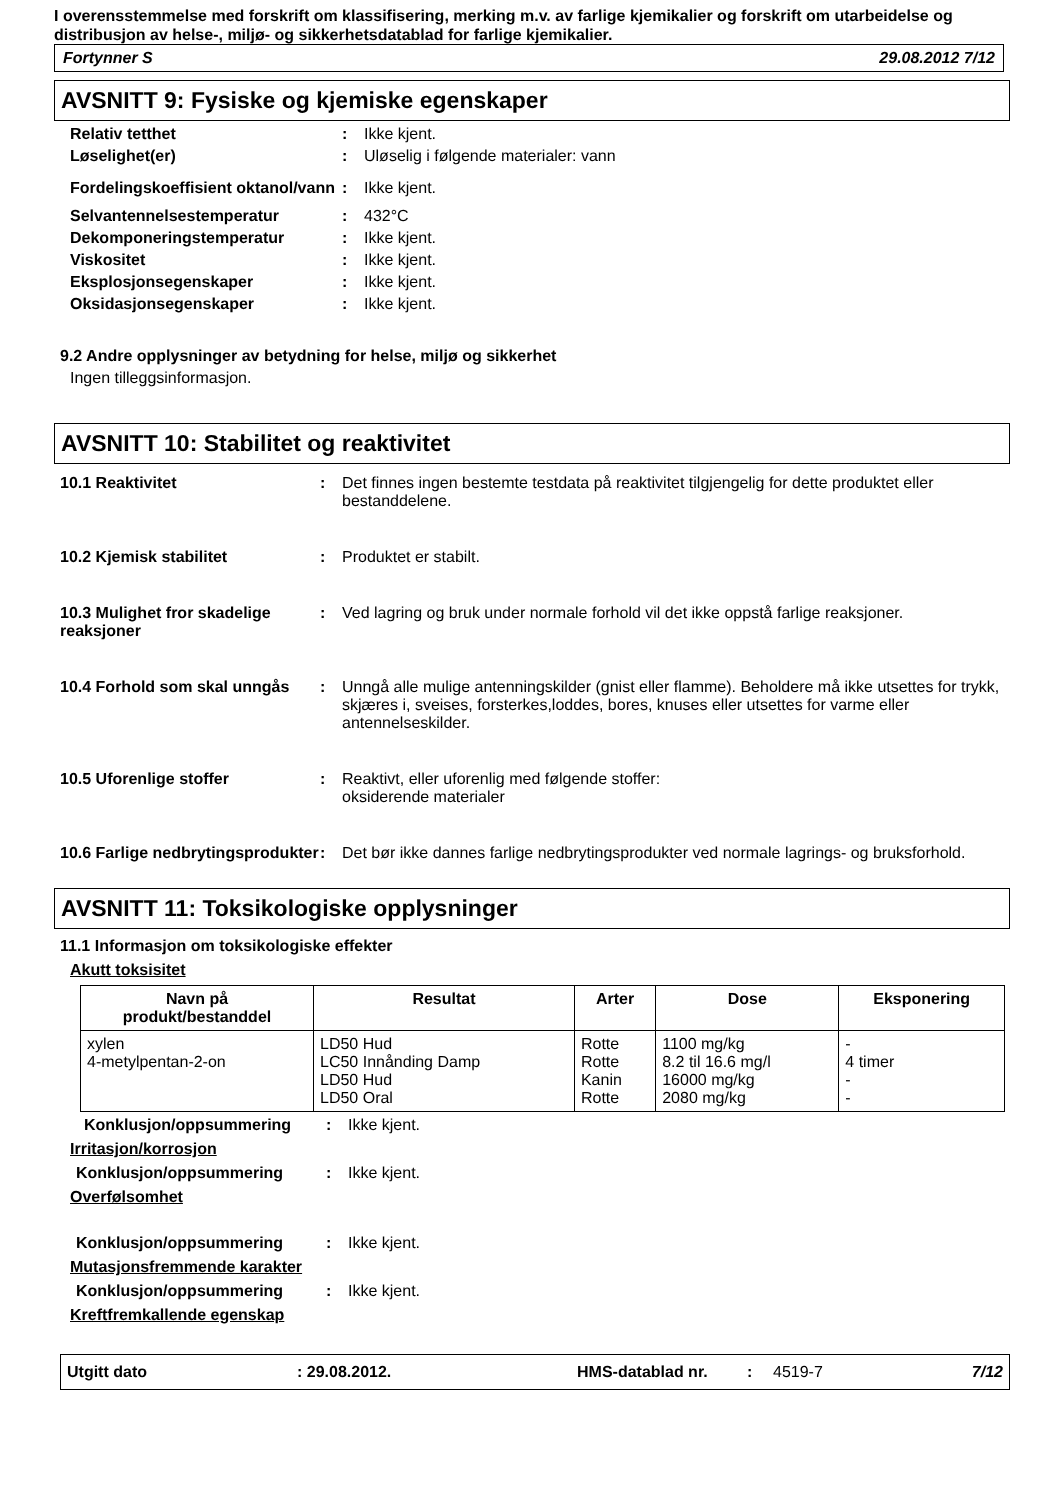I overensstemmelse med forskrift om klassifisering, merking m.v. av farlige kjemikalier og forskrift om utarbeidelse og distribusjon av helse-, miljø- og sikkerhetsdatablad for farlige kjemikalier.
Fortynner S 29.08.2012 7/12
AVSNITT 9: Fysiske og kjemiske egenskaper
Relativ tetthet : Ikke kjent.
Løselighet(er) : Uløselig i følgende materialer: vann
Fordelingskoeffisient oktanol/vann
: Ikke kjent.
Selvantennelsestemperatur : 432°C
Dekomponeringstemperatur : Ikke kjent.
Viskositet : Ikke kjent.
Eksplosjonsegenskaper : Ikke kjent.
Oksidasjonsegenskaper : Ikke kjent.
9.2 Andre opplysninger av betydning for helse, miljø og sikkerhet
Ingen tilleggsinformasjon.
AVSNITT 10: Stabilitet og reaktivitet
10.1 Reaktivitet : Det finnes ingen bestemte testdata på reaktivitet tilgjengelig for dette produktet eller bestanddelene.
10.2 Kjemisk stabilitet : Produktet er stabilt.
10.3 Mulighet fror skadelige reaksjoner
: Ved lagring og bruk under normale forhold vil det ikke oppstå farlige reaksjoner.
10.4 Forhold som skal unngås
: Unngå alle mulige antenningskilder (gnist eller flamme). Beholdere må ikke utsettes for trykk, skjæres i, sveises, forsterkes,loddes, bores, knuses eller utsettes for varme eller antennelseskilder.
10.5 Uforenlige stoffer : Reaktivt, eller uforenlig med følgende stoffer:
oksiderende materialer
10.6 Farlige nedbrytingsprodukter
: Det bør ikke dannes farlige nedbrytingsprodukter ved normale lagrings- og bruksforhold.
AVSNITT 11: Toksikologiske opplysninger
11.1 Informasjon om toksikologiske effekter
Akutt toksisitet
| Navn på produkt/bestanddel | Resultat | Arter | Dose | Eksponering |
| --- | --- | --- | --- | --- |
| xylen 4-metylpentan-2-on | LD50 Hud LC50 Innånding Damp LD50 Hud LD50 Oral | Rotte Rotte Kanin Rotte | 1100 mg/kg 8.2 til 16.6 mg/l 16000 mg/kg 2080 mg/kg | - 4 timer - - |
Konklusjon/oppsummering : Ikke kjent.
Irritasjon/korrosjon
Konklusjon/oppsummering : Ikke kjent.
Overfølsomhet
Konklusjon/oppsummering : Ikke kjent.
Mutasjonsfremmende karakter
Konklusjon/oppsummering : Ikke kjent.
Kreftfremkallende egenskap
Utgitt dato: 29.08.2012. HMS-datablad nr.: 4519-7 7/12